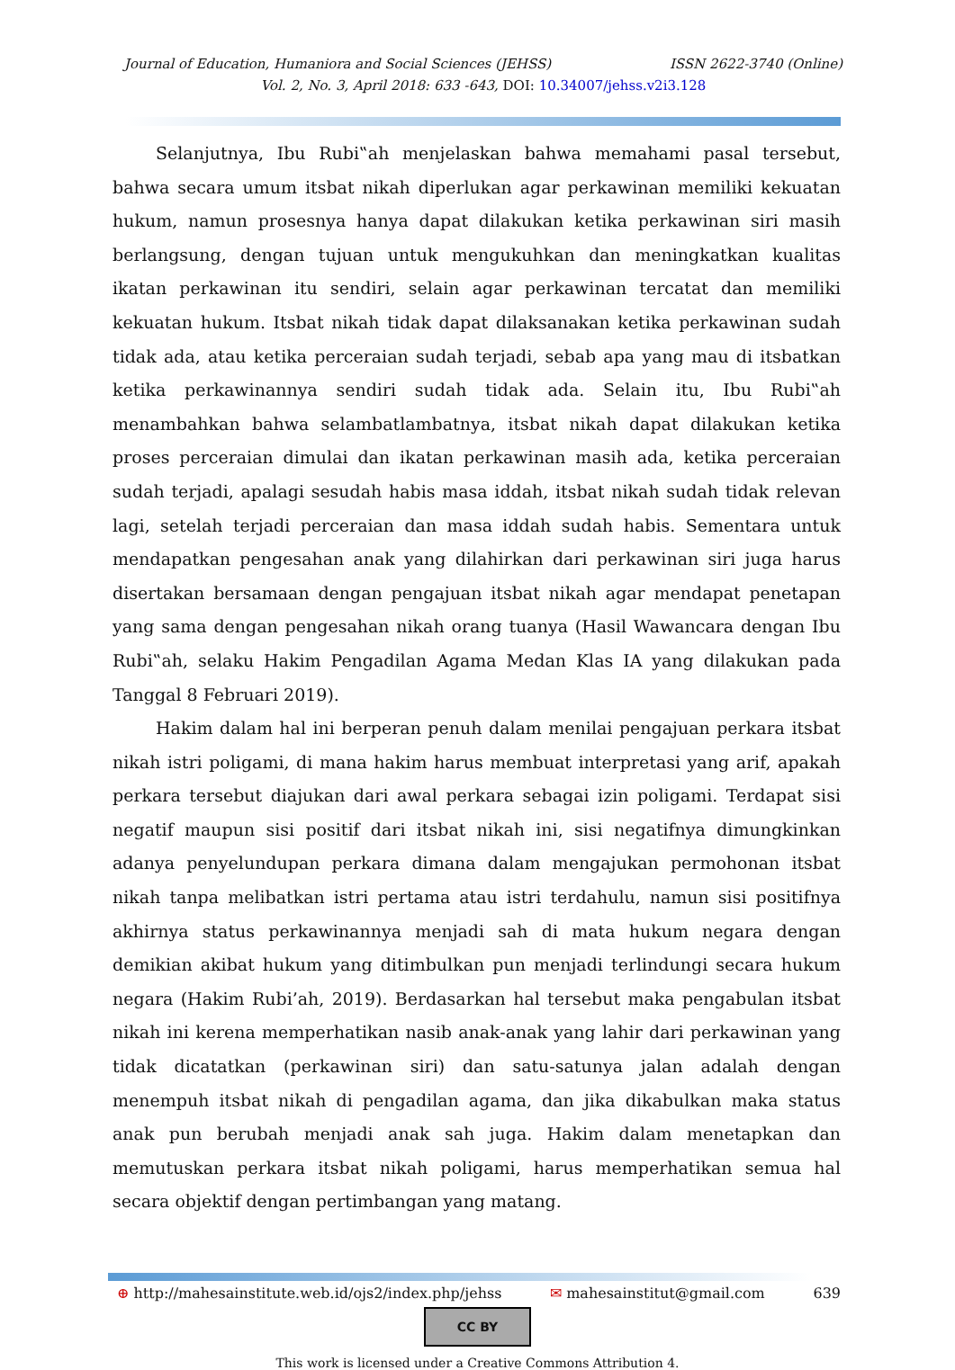Journal of Education, Humaniora and Social Sciences (JEHSS) ISSN 2622-3740 (Online)
Vol. 2, No. 3, April 2018: 633 -643, DOI: 10.34007/jehss.v2i3.128
Selanjutnya, Ibu Rubi‟ah menjelaskan bahwa memahami pasal tersebut, bahwa secara umum itsbat nikah diperlukan agar perkawinan memiliki kekuatan hukum, namun prosesnya hanya dapat dilakukan ketika perkawinan siri masih berlangsung, dengan tujuan untuk mengukuhkan dan meningkatkan kualitas ikatan perkawinan itu sendiri, selain agar perkawinan tercatat dan memiliki kekuatan hukum. Itsbat nikah tidak dapat dilaksanakan ketika perkawinan sudah tidak ada, atau ketika perceraian sudah terjadi, sebab apa yang mau di itsbatkan ketika perkawinannya sendiri sudah tidak ada. Selain itu, Ibu Rubi‟ah menambahkan bahwa selambatlambatnya, itsbat nikah dapat dilakukan ketika proses perceraian dimulai dan ikatan perkawinan masih ada, ketika perceraian sudah terjadi, apalagi sesudah habis masa iddah, itsbat nikah sudah tidak relevan lagi, setelah terjadi perceraian dan masa iddah sudah habis. Sementara untuk mendapatkan pengesahan anak yang dilahirkan dari perkawinan siri juga harus disertakan bersamaan dengan pengajuan itsbat nikah agar mendapat penetapan yang sama dengan pengesahan nikah orang tuanya (Hasil Wawancara dengan Ibu Rubi‟ah, selaku Hakim Pengadilan Agama Medan Klas IA yang dilakukan pada Tanggal 8 Februari 2019).
Hakim dalam hal ini berperan penuh dalam menilai pengajuan perkara itsbat nikah istri poligami, di mana hakim harus membuat interpretasi yang arif, apakah perkara tersebut diajukan dari awal perkara sebagai izin poligami. Terdapat sisi negatif maupun sisi positif dari itsbat nikah ini, sisi negatifnya dimungkinkan adanya penyelundupan perkara dimana dalam mengajukan permohonan itsbat nikah tanpa melibatkan istri pertama atau istri terdahulu, namun sisi positifnya akhirnya status perkawinannya menjadi sah di mata hukum negara dengan demikian akibat hukum yang ditimbulkan pun menjadi terlindungi secara hukum negara (Hakim Rubi’ah, 2019). Berdasarkan hal tersebut maka pengabulan itsbat nikah ini kerena memperhatikan nasib anak-anak yang lahir dari perkawinan yang tidak dicatatkan (perkawinan siri) dan satu-satunya jalan adalah dengan menempuh itsbat nikah di pengadilan agama, dan jika dikabulkan maka status anak pun berubah menjadi anak sah juga. Hakim dalam menetapkan dan memutuskan perkara itsbat nikah poligami, harus memperhatikan semua hal secara objektif dengan pertimbangan yang matang.
⊕ http://mahesainstitute.web.id/ojs2/index.php/jehss ✉ mahesainstitut@gmail.com 639
CC BY
This work is licensed under a Creative Commons Attribution 4.